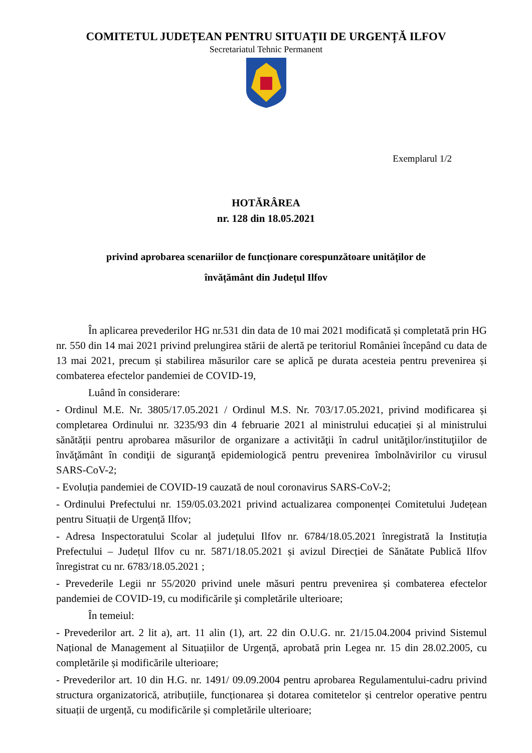COMITETUL JUDEȚEAN PENTRU SITUAȚII DE URGENȚĂ ILFOV
Secretariatul Tehnic Permanent
Exemplarul 1/2
HOTĂRÂREA
nr. 128 din 18.05.2021
privind aprobarea scenariilor de funcționare corespunzătoare unităților de
învățământ din Județul Ilfov
În aplicarea prevederilor HG nr.531 din data de 10 mai 2021 modificată și completată prin HG nr. 550 din 14 mai 2021 privind prelungirea stării de alertă pe teritoriul României începând cu data de 13 mai 2021, precum și stabilirea măsurilor care se aplică pe durata acesteia pentru prevenirea și combaterea efectelor pandemiei de COVID-19,
Luând în considerare:
- Ordinul M.E. Nr. 3805/17.05.2021 / Ordinul M.S. Nr. 703/17.05.2021, privind modificarea și completarea Ordinului nr. 3235/93 din 4 februarie 2021 al ministrului educației și al ministrului sănătății pentru aprobarea măsurilor de organizare a activităţii în cadrul unităţilor/instituţiilor de învăţământ în condiţii de siguranţă epidemiologică pentru prevenirea îmbolnăvirilor cu virusul SARS-CoV-2;
- Evoluția pandemiei de COVID-19 cauzată de noul coronavirus SARS-CoV-2;
- Ordinului Prefectului nr. 159/05.03.2021 privind actualizarea componenței Comitetului Județean pentru Situații de Urgență Ilfov;
- Adresa Inspectoratului Scolar al județului Ilfov nr. 6784/18.05.2021 înregistrată la Instituția Prefectului – Județul Ilfov cu nr. 5871/18.05.2021 și avizul Direcției de Sănătate Publică Ilfov înregistrat cu nr. 6783/18.05.2021 ;
- Prevederile Legii nr 55/2020 privind unele măsuri pentru prevenirea și combaterea efectelor pandemiei de COVID-19, cu modificările şi completările ulterioare;
În temeiul:
- Prevederilor art. 2 lit a), art. 11 alin (1), art. 22 din O.U.G. nr. 21/15.04.2004 privind Sistemul Național de Management al Situațiilor de Urgență, aprobată prin Legea nr. 15 din 28.02.2005, cu completările și modificările ulterioare;
- Prevederilor art. 10 din H.G. nr. 1491/ 09.09.2004 pentru aprobarea Regulamentului-cadru privind structura organizatorică, atribuțiile, funcționarea și dotarea comitetelor și centrelor operative pentru situații de urgență, cu modificările și completările ulterioare;